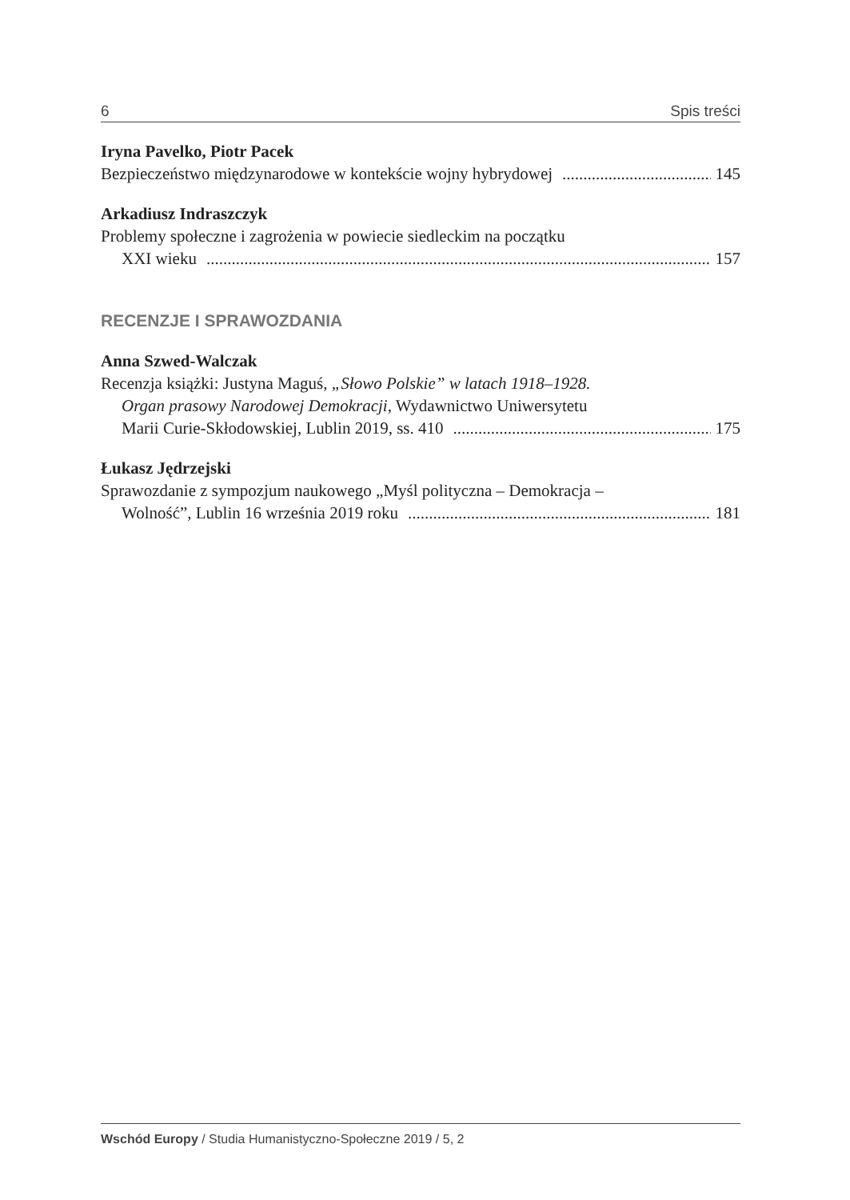6 Spis treści
Iryna Pavelko, Piotr Pacek
Bezpieczeństwo międzynarodowe w kontekście wojny hybrydowej 145
Arkadiusz Indraszczyk
Problemy społeczne i zagrożenia w powiecie siedleckim na początku
XXI wieku 157
RECENZJE I SPRAWOZDANIA
Anna Szwed-Walczak
Recenzja książki: Justyna Maguś, „Słowo Polskie” w latach 1918–1928.
Organ prasowy Narodowej Demokracji, Wydawnictwo Uniwersytetu
Marii Curie-Skłodowskiej, Lublin 2019, ss. 410 175
Łukasz Jędrzejski
Sprawozdanie z sympozjum naukowego „Myśl polityczna – Demokracja –
Wolność”, Lublin 16 września 2019 roku 181
Wschód Europy / Studia Humanistyczno-Społeczne 2019 / 5, 2